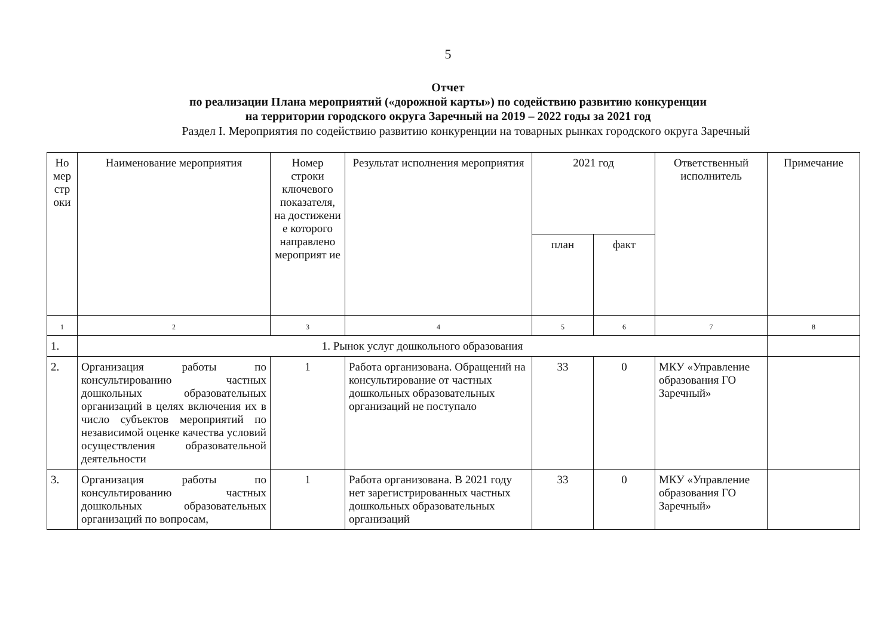5
Отчет
по реализации Плана мероприятий («дорожной карты») по содействию развитию конкуренции
на территории городского округа Заречный на 2019 – 2022 годы за 2021 год
Раздел I. Мероприятия по содействию развитию конкуренции на товарных рынках городского округа Заречный
| Но мер стр оки | Наименование мероприятия | Номер строки ключевого показателя, на достижени е которого направлено мероприят ие | Результат исполнения мероприятия | 2021 год | | Ответственный исполнитель | Примечание |
| --- | --- | --- | --- | --- | --- | --- | --- |
| | | | | план | факт | | |
| 1 | 2 | 3 | 4 | 5 | 6 | 7 | 8 |
| 1. | 1. Рынок услуг дошкольного образования | | | | | | |
| 2. | Организация работы по консультированию частных дошкольных образовательных организаций в целях включения их в число субъектов мероприятий по независимой оценке качества условий осуществления образовательной деятельности | 1 | Работа организована. Обращений на консультирование от частных дошкольных образовательных организаций не поступало | 33 | 0 | МКУ «Управление образования ГО Заречный» | |
| 3. | Организация работы по консультированию частных дошкольных образовательных организаций по вопросам, | 1 | Работа организована. В 2021 году нет зарегистрированных частных дошкольных образовательных организаций | 33 | 0 | МКУ «Управление образования ГО Заречный» | |